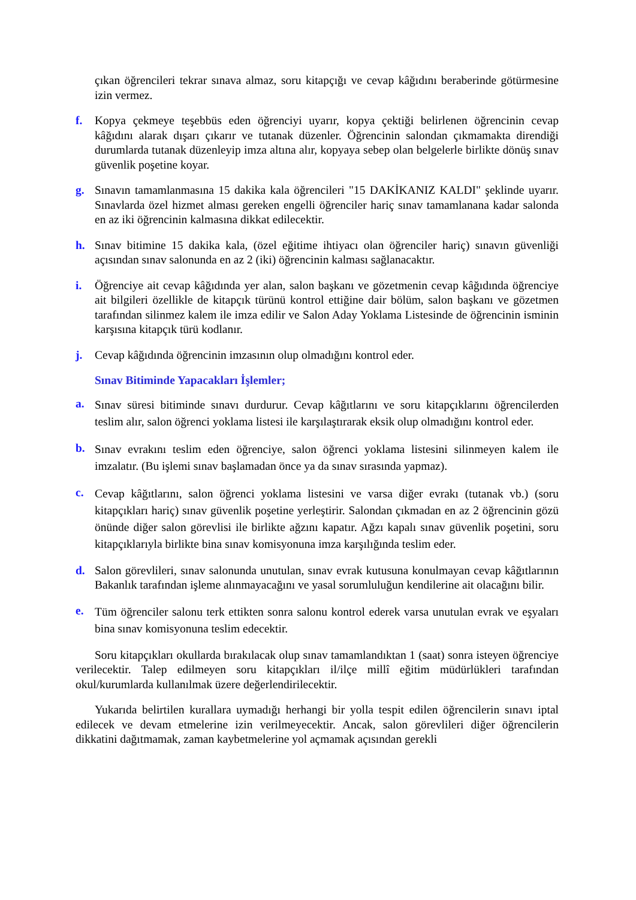çıkan öğrencileri tekrar sınava almaz, soru kitapçığı ve cevap kâğıdını beraberinde götürmesine izin vermez.
f. Kopya çekmeye teşebbüs eden öğrenciyi uyarır, kopya çektiği belirlenen öğrencinin cevap kâğıdını alarak dışarı çıkarır ve tutanak düzenler. Öğrencinin salondan çıkmamakta direndiği durumlarda tutanak düzenleyip imza altına alır, kopyaya sebep olan belgelerle birlikte dönüş sınav güvenlik poşetine koyar.
g. Sınavın tamamlanmasına 15 dakika kala öğrencileri "15 DAKİKANIZ KALDI" şeklinde uyarır. Sınavlarda özel hizmet alması gereken engelli öğrenciler hariç sınav tamamlanana kadar salonda en az iki öğrencinin kalmasına dikkat edilecektir.
h. Sınav bitimine 15 dakika kala, (özel eğitime ihtiyacı olan öğrenciler hariç) sınavın güvenliği açısından sınav salonunda en az 2 (iki) öğrencinin kalması sağlanacaktır.
i. Öğrenciye ait cevap kâğıdında yer alan, salon başkanı ve gözetmenin cevap kâğıdında öğrenciye ait bilgileri özellikle de kitapçık türünü kontrol ettiğine dair bölüm, salon başkanı ve gözetmen tarafından silinmez kalem ile imza edilir ve Salon Aday Yoklama Listesinde de öğrencinin isminin karşısına kitapçık türü kodlanır.
j. Cevap kâğıdında öğrencinin imzasının olup olmadığını kontrol eder.
Sınav Bitiminde Yapacakları İşlemler;
a.
Sınav süresi bitiminde sınavı durdurur. Cevap kâğıtlarını ve soru kitapçıklarını öğrencilerden teslim alır, salon öğrenci yoklama listesi ile karşılaştırarak eksik olup olmadığını kontrol eder.
b.
Sınav evrakını teslim eden öğrenciye, salon öğrenci yoklama listesini silinmeyen kalem ile imzalatır. (Bu işlemi sınav başlamadan önce ya da sınav sırasında yapmaz).
c.
Cevap kâğıtlarını, salon öğrenci yoklama listesini ve varsa diğer evrakı (tutanak vb.) (soru kitapçıkları hariç) sınav güvenlik poşetine yerleştirir. Salondan çıkmadan en az 2 öğrencinin gözü önünde diğer salon görevlisi ile birlikte ağzını kapatır. Ağzı kapalı sınav güvenlik poşetini, soru kitapçıklarıyla birlikte bina sınav komisyonuna imza karşılığında teslim eder.
d. Salon görevlileri, sınav salonunda unutulan, sınav evrak kutusuna konulmayan cevap kâğıtlarının Bakanlık tarafından işleme alınmayacağını ve yasal sorumluluğun kendilerine ait olacağını bilir.
e.
Tüm öğrenciler salonu terk ettikten sonra salonu kontrol ederek varsa unutulan evrak ve eşyaları bina sınav komisyonuna teslim edecektir.
Soru kitapçıkları okullarda bırakılacak olup sınav tamamlandıktan 1 (saat) sonra isteyen öğrenciye verilecektir. Talep edilmeyen soru kitapçıkları il/ilçe millî eğitim müdürlükleri tarafından okul/kurumlarda kullanılmak üzere değerlendirilecektir.
Yukarıda belirtilen kurallara uymadığı herhangi bir yolla tespit edilen öğrencilerin sınavı iptal edilecek ve devam etmelerine izin verilmeyecektir. Ancak, salon görevlileri diğer öğrencilerin dikkatini dağıtmamak, zaman kaybetmelerine yol açmamak açısından gerekli